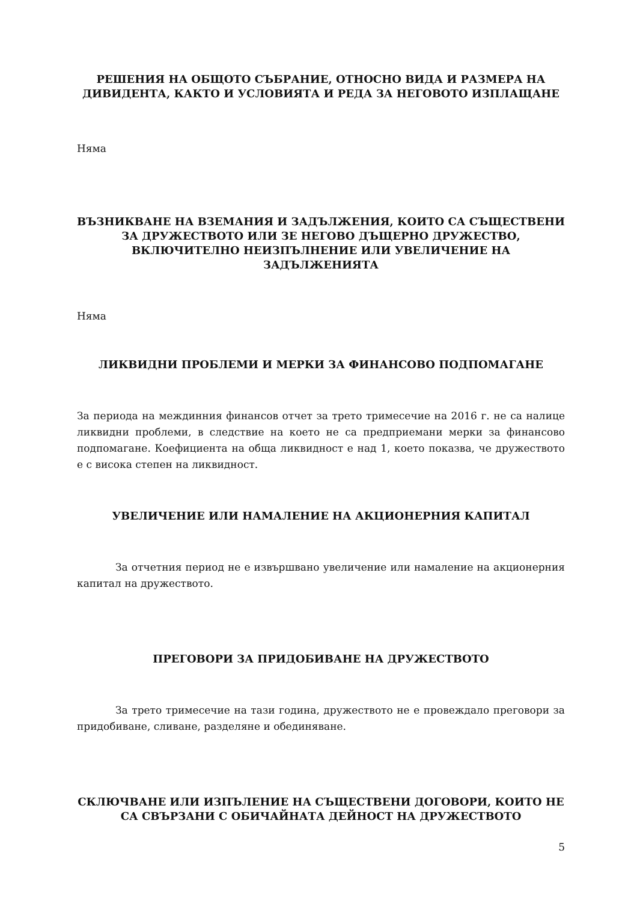РЕШЕНИЯ НА ОБЩОТО СЪБРАНИЕ, ОТНОСНО ВИДА И РАЗМЕРА НА ДИВИДЕНТА, КАКТО И УСЛОВИЯТА И РЕДА ЗА НЕГОВОТО ИЗПЛАЩАНЕ
Няма
ВЪЗНИКВАНЕ НА ВЗЕМАНИЯ И ЗАДЪЛЖЕНИЯ, КОИТО СА СЪЩЕСТВЕНИ ЗА ДРУЖЕСТВОТО ИЛИ ЗЕ НЕГОВО ДЪЩЕРНО ДРУЖЕСТВО, ВКЛЮЧИТЕЛНО НЕИЗПЪЛНЕНИЕ ИЛИ УВЕЛИЧЕНИЕ НА ЗАДЪЛЖЕНИЯТА
Няма
ЛИКВИДНИ ПРОБЛЕМИ И МЕРКИ ЗА ФИНАНСОВО ПОДПОМАГАНЕ
За периода на междинния финансов отчет за трето тримесечие на 2016 г. не са налице ликвидни проблеми, в следствие на което не са предприемани мерки за финансово подпомагане. Коефициента на обща ликвидност е над 1, което показва, че дружеството е с висока степен на ликвидност.
УВЕЛИЧЕНИЕ ИЛИ НАМАЛЕНИЕ НА АКЦИОНЕРНИЯ КАПИТАЛ
За отчетния период не е извършвано увеличение или намаление на акционерния капитал на дружеството.
ПРЕГОВОРИ ЗА ПРИДОБИВАНЕ НА ДРУЖЕСТВОТО
За трето тримесечие на тази година, дружеството не е провеждало преговори за придобиване, сливане, разделяне и обединяване.
СКЛЮЧВАНЕ ИЛИ ИЗПЪЛЕНИЕ НА СЪЩЕСТВЕНИ ДОГОВОРИ, КОИТО НЕ СА СВЪРЗАНИ С ОБИЧАЙНАТА ДЕЙНОСТ НА ДРУЖЕСТВОТО
5